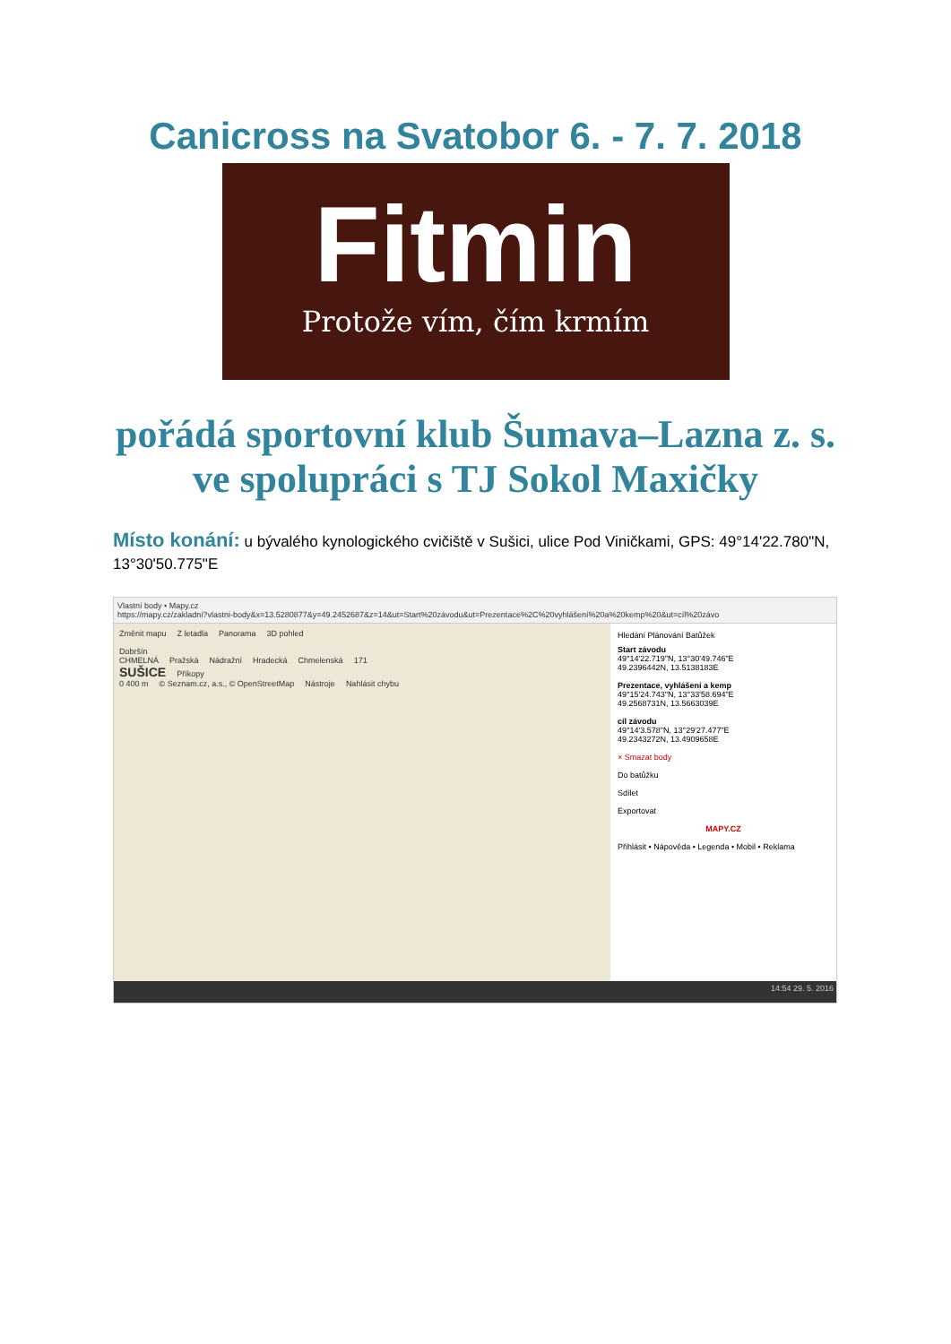Canicross na Svatobor 6. - 7. 7. 2018
Fitmin
Protože vím, čím krmím
pořádá sportovní klub Šumava–Lazna z. s.
ve spolupráci s TJ Sokol Maxičky
Místo konání: u bývalého kynologického cvičiště v Sušici, ulice Pod Viničkami, GPS: 49°14'22.780"N, 13°30'50.775"E
Vlastní body • Mapy.cz
https://mapy.cz/zakladni?vlastni-body&x=13.5280877&y=49.2452687&z=14&ut=Start%20závodu&ut=Prezentace%2C%20vyhlášení%20a%20kemp%20&ut=cíl%20závo
Změnit mapu Z letadla Panorama 3D pohled
Dobršín
CHMELNÁ Pražská Nádražní Hradecká Chmelenská 171
SUŠICE Příkopy
0 400 m © Seznam.cz, a.s., © OpenStreetMap Nástroje Nahlásit chybu
Hledání Plánování Batůžek
Start závodu
49°14'22.719"N, 13°30'49.746"E
49.2396442N, 13.5138183E
Prezentace, vyhlášení a kemp
49°15'24.743"N, 13°33'58.694"E
49.2568731N, 13.5663039E
cíl závodu
49°14'3.578"N, 13°29'27.477"E
49.2343272N, 13.4909658E
× Smazat body
Do batůžku
Sdílet
Exportovat
MAPY.CZ
Přihlásit • Nápověda • Legenda • Mobil • Reklama
14:54 29. 5. 2016